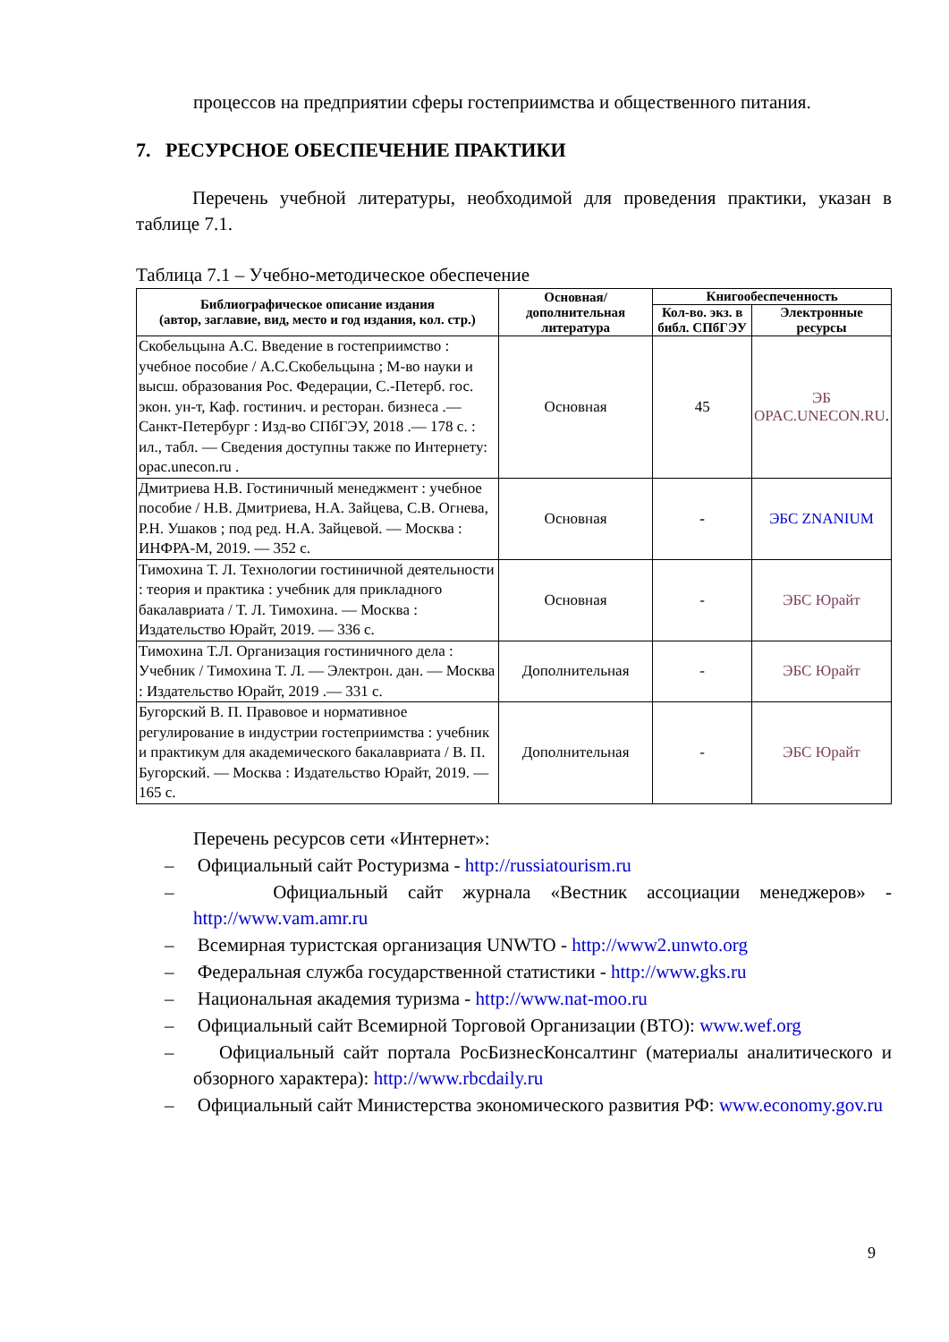процессов на предприятии сферы гостеприимства и общественного питания.
7. РЕСУРСНОЕ ОБЕСПЕЧЕНИЕ ПРАКТИКИ
Перечень учебной литературы, необходимой для проведения практики, указан в таблице 7.1.
Таблица 7.1 – Учебно-методическое обеспечение
| Библиографическое описание издания (автор, заглавие, вид, место и год издания, кол. стр.) | Основная/ дополнительная литература | Книгообеспеченность | |
| --- | --- | --- | --- |
| | | Кол-во. экз. в библ. СПбГЭУ | Электронные ресурсы |
| Скобельцына А.С. Введение в гостеприимство : учебное пособие / А.С.Скобельцына ; М-во науки и высш. образования Рос. Федерации, С.-Петерб. гос. экон. ун-т, Каф. гостинич. и ресторан. бизнеса .— Санкт-Петербург : Изд-во СПбГЭУ, 2018 .— 178 с. : ил., табл. — Сведения доступны также по Интернету: opac.unecon.ru . | Основная | 45 | ЭБ OPAC.UNECON.RU . |
| Дмитриева Н.В. Гостиничный менеджмент : учебное пособие / Н.В. Дмитриева, Н.А. Зайцева, С.В. Огнева, Р.Н. Ушаков ; под ред. Н.А. Зайцевой. — Москва : ИНФРА-М, 2019. — 352 с. | Основная | - | ЭБС ZNANIUM |
| Тимохина Т. Л. Технологии гостиничной деятельности : теория и практика : учебник для прикладного бакалавриата / Т. Л. Тимохина. — Москва : Издательство Юрайт, 2019. — 336 с. | Основная | - | ЭБС Юрайт |
| Тимохина Т.Л. Организация гостиничного дела : Учебник / Тимохина Т. Л. — Электрон. дан. — Москва : Издательство Юрайт, 2019 .— 331 с. | Дополнительная | - | ЭБС Юрайт |
| Бугорский В. П. Правовое и нормативное регулирование в индустрии гостеприимства : учебник и практикум для академического бакалавриата / В. П. Бугорский. — Москва : Издательство Юрайт, 2019. — 165 с. | Дополнительная | - | ЭБС Юрайт |
Перечень ресурсов сети «Интернет»:
– Официальный сайт Ростуризма - http://russiatourism.ru
– Официальный сайт журнала «Вестник ассоциации менеджеров» - http://www.vam.amr.ru
– Всемирная туристская организация UNWTO - http://www2.unwto.org
– Федеральная служба государственной статистики - http://www.gks.ru
– Национальная академия туризма - http://www.nat-moo.ru
– Официальный сайт Всемирной Торговой Организации (ВТО): www.wef.org
– Официальный сайт портала РосБизнесКонсалтинг (материалы аналитического и обзорного характера): http://www.rbcdaily.ru
– Официальный сайт Министерства экономического развития РФ: www.economy.gov.ru
9